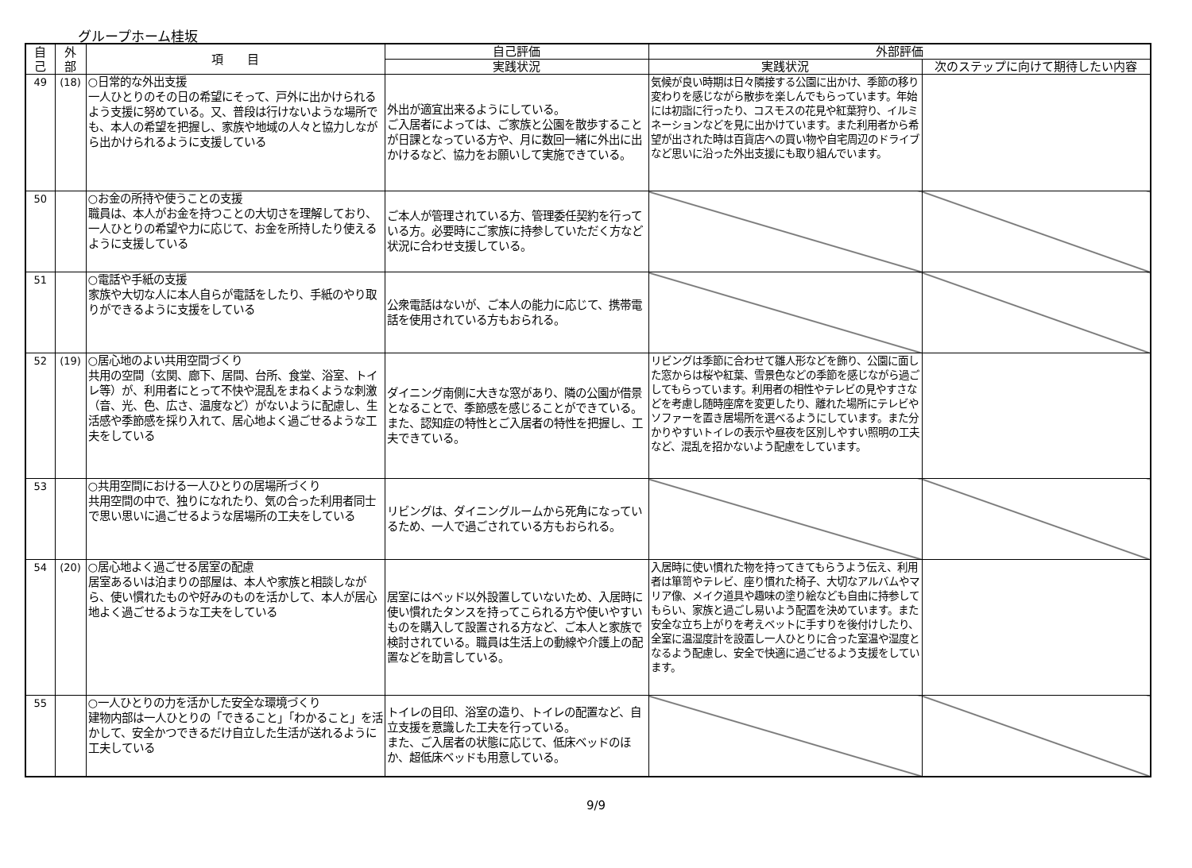グループホーム桂坂
| 自 己 | 外 部 | 項 目 | 自己評価 | 外部評価 | |
| --- | --- | --- | --- | --- | --- |
| | | | 実践状況 | 実践状況 | 次のステップに向けて期待したい内容 |
| 49 | (18) | ○日常的な外出支援 一人ひとりのその日の希望にそって、戸外に出かけられるよう支援に努めている。又、普段は行けないような場所でも、本人の希望を把握し、家族や地域の人々と協力しながら出かけられるように支援している | 外出が適宜出来るようにしている。 ご入居者によっては、ご家族と公園を散歩することが日課となっている方や、月に数回一緒に外出に出かけるなど、協力をお願いして実施できている。 | 気候が良い時期は日々隣接する公園に出かけ、季節の移り変わりを感じながら散歩を楽しんでもらっています。年始には初詣に行ったり、コスモスの花見や紅葉狩り、イルミネーションなどを見に出かけています。また利用者から希望が出された時は百貨店への買い物や自宅周辺のドライブなど思いに沿った外出支援にも取り組んでいます。 | |
| 50 | | ○お金の所持や使うことの支援 職員は、本人がお金を持つことの大切さを理解しており、一人ひとりの希望や力に応じて、お金を所持したり使えるように支援している | ご本人が管理されている方、管理委任契約を行っている方。必要時にご家族に持参していただく方など状況に合わせ支援している。 | | |
| 51 | | ○電話や手紙の支援 家族や大切な人に本人自らが電話をしたり、手紙のやり取りができるように支援をしている | 公衆電話はないが、ご本人の能力に応じて、携帯電話を使用されている方もおられる。 | | |
| 52 | (19) | ○居心地のよい共用空間づくり 共用の空間（玄関、廊下、居間、台所、食堂、浴室、トイレ等）が、利用者にとって不快や混乱をまねくような刺激（音、光、色、広さ、温度など）がないように配慮し、生活感や季節感を採り入れて、居心地よく過ごせるような工夫をしている | ダイニング南側に大きな窓があり、隣の公園が借景となることで、季節感を感じることができている。 また、認知症の特性とご入居者の特性を把握し、工夫できている。 | リビングは季節に合わせて雛人形などを飾り、公園に面した窓からは桜や紅葉、雪景色などの季節を感じながら過ごしてもらっています。利用者の相性やテレビの見やすさなどを考慮し随時座席を変更したり、離れた場所にテレビやソファーを置き居場所を選べるようにしています。また分かりやすいトイレの表示や昼夜を区別しやすい照明の工夫など、混乱を招かないよう配慮をしています。 | |
| 53 | | ○共用空間における一人ひとりの居場所づくり 共用空間の中で、独りになれたり、気の合った利用者同士で思い思いに過ごせるような居場所の工夫をしている | リビングは、ダイニングルームから死角になっているため、一人で過ごされている方もおられる。 | | |
| 54 | (20) | ○居心地よく過ごせる居室の配慮 居室あるいは泊まりの部屋は、本人や家族と相談しながら、使い慣れたものや好みのものを活かして、本人が居心地よく過ごせるような工夫をしている | 居室にはベッド以外設置していないため、入居時に使い慣れたタンスを持ってこられる方や使いやすいものを購入して設置される方など、ご本人と家族で検討されている。職員は生活上の動線や介護上の配置などを助言している。 | 入居時に使い慣れた物を持ってきてもらうよう伝え、利用者は箪笥やテレビ、座り慣れた椅子、大切なアルバムやマリア像、メイク道具や趣味の塗り絵なども自由に持参してもらい、家族と過ごし易いよう配置を決めています。また安全な立ち上がりを考えベットに手すりを後付けしたり、全室に温湿度計を設置し一人ひとりに合った室温や湿度となるよう配慮し、安全で快適に過ごせるよう支援をしています。 | |
| 55 | | ○一人ひとりの力を活かした安全な環境づくり 建物内部は一人ひとりの「できること」「わかること」を活かして、安全かつできるだけ自立した生活が送れるように工夫している | トイレの目印、浴室の造り、トイレの配置など、自立支援を意識した工夫を行っている。 また、ご入居者の状態に応じて、低床ベッドのほか、超低床ベッドも用意している。 | | |
9/9